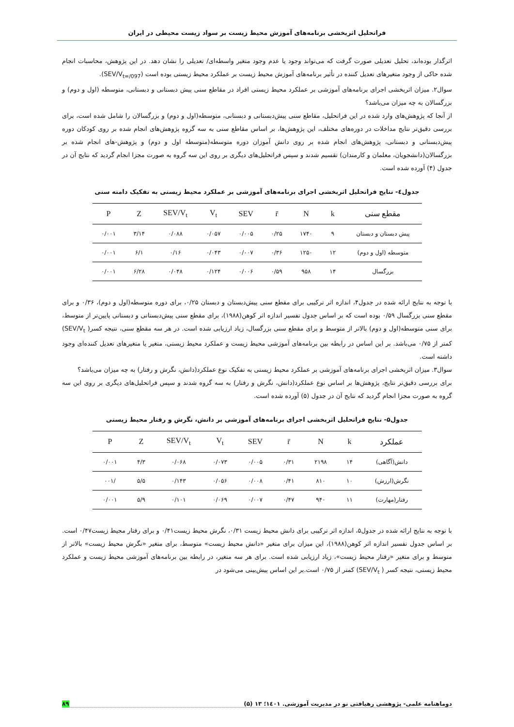فراتحلیل اثربخشی برنامه‌های آموزش محیط زیست بر سواد زیست محیطی در ایران
اثرگذار بوده‌اند، تحلیل تعدیلی صورت گرفت که می‌تواند وجود یا عدم وجود متغیر واسطه‌ای/ تعدیلی را نشان دهد. در این پژوهش، محاسبات انجام شده حاکی از وجود متغیرهای تعدیل کننده در تأثیر برنامه‌های آموزش محیط زیست بر عملکرد محیط زیستی بوده است (SEV/V<sub>t=/097</sub>).
سوال۲. میزان اثربخشی اجرای برنامه‌های آموزشی بر عملکرد محیط زیستی افراد در مقاطع سنی پیش دبستانی و دبستانی، متوسطه (اول و دوم) و بزرگسالان به چه میزان می‌باشد؟
از آنجا که پژوهش‌های وارد شده در این فراتحلیل، مقاطع سنی پیش‌دبستانی و دبستانی، متوسطه(اول و دوم) و بزرگسالان را شامل شده است، برای بررسی دقیق‌تر نتایج مداخلات در دوره‌های مختلف، این پژوهش‌ها، بر اساس مقاطع سنی به سه گروه پژوهش‌های انجام شده بر روی کودکان دوره پیش‌دبستانی و دبستانی، پژوهش‌های انجام شده بر روی دانش آموزان دوره متوسطه(متوسطه اول و دوم) و پژوهش-های انجام شده بر بزرگسالان(دانشجویان، معلمان و کارمندان) تقسیم شدند و سپس فراتحلیل‌های دیگری بر روی این سه گروه به صورت مجزا انجام گردید که نتایج آن در جدول (۴) آورده شده است.
جدول٤- نتایج فراتحلیل اثربخشی اجرای برنامه‌های آموزشی بر عملکرد محیط زیستی به تفکیک دامنه سنی
| مقطع سنی | k | N | r̄ | SEV | V<sub>t</sub> | SEV/V<sub>t</sub> | Z | P |
| --- | --- | --- | --- | --- | --- | --- | --- | --- |
| پیش دبستان و دبستان | ۹ | ۱۷۴۰ | ۰/۲۵ | ۰/۰۰۵ | ۰/۰۵۷ | ۰/۰۸۸ | ۳/۱۴ | ۰/۰۰۱ |
| متوسطه (اول و دوم) | ۱۲ | ۱۲۵۰ | ۰/۳۶ | ۰/۰۰۷ | ۰/۰۴۳ | ۰/۱۶ | ۶/۱ | ۰/۰۰۱ |
| بزرگسال | ۱۴ | ۹۵۸ | ۰/۵۹ | ۰/۰۰۶ | ۰/۱۲۴ | ۰/۰۴۸ | ۶/۲۸ | ۰/۰۰۱ |
با توجه به نتایج ارائه شده در جدول۴، اندازه اثر ترکیبی برای مقطع سنی پیش‌دبستان و دبستان ۰/۲۵، برای دوره متوسطه(اول و دوم)، ۰/۳۶ و برای مقطع سنی بزرگسال ۰/۵۹ بوده است که بر اساس جدول تفسیر اندازه اثر کوهن(۱۹۸۸)، برای مقطع سنی پیش‌دبستانی و دبستانی پایین‌تر از متوسط، برای سنی متوسطه(اول و دوم) بالاتر از متوسط و برای مقطع سنی بزرگسال، زیاد ارزیابی شده است. در هر سه مقطع سنی، نتیجه کسر( SEV/V<sub>t</sub>) کمتر از ۰/۷۵ می‌باشد. بر این اساس در رابطه بین برنامه‌های آموزشی محیط زیست و عملکرد محیط زیستی، متغیر یا متغیرهای تعدیل کننده‌ای وجود داشته است.
سوال۳. میزان اثربخشی اجرای برنامه‌های آموزشی بر عملکرد محیط زیستی به تفکیک نوع عملکرد(دانش، نگرش و رفتار) به چه میزان می‌باشد؟
برای بررسی دقیق‌تر نتایج، پژوهش‌ها بر اساس نوع عملکرد(دانش، نگرش و رفتار) به سه گروه شدند و سپس فراتحلیل‌های دیگری بر روی این سه گروه به صورت مجزا انجام گردید که نتایج آن در جدول (۵) آورده شده است.
جدول۵- نتایج فراتحلیل اثربخشی اجرای برنامه‌های آموزشی بر دانش، نگرش و رفتار محیط زیستی
| عملکرد | k | N | r̄ | SEV | V<sub>t</sub> | SEV/V<sub>t</sub> | Z | P |
| --- | --- | --- | --- | --- | --- | --- | --- | --- |
| دانش(آگاهی) | ۱۴ | ۲۱۹۸ | ۰/۳۱ | ۰/۰۰۵ | ۰/۰۷۳ | ۰/۰۶۸ | ۴/۳ | ۰/۰۰۱ |
| نگرش(ارزش) | ۱۰ | ۸۱۰ | ۰/۴۱ | ۰/۰۰۸ | ۰/۰۵۶ | ۰/۱۴۳ | ۵/۵ | /۰۰۱ |
| رفتار(مهارت) | ۱۱ | ۹۴۰ | ۰/۴۷ | ۰/۰۰۷ | ۰/۰۶۹ | ۰/۱۰۱ | ۵/۹ | ۰/۰۰۱ |
با توجه به نتایج ارائه شده در جدول۵، اندازه اثر ترکیبی برای دانش محیط زیست ۰/۳۱، نگرش محیط زیست۰/۴۱ و برای رفتار محیط زیست۰/۴۷ است. بر اساس جدول تفسیر اندازه اثر کوهن(۱۹۸۸)، این میزان برای متغیر «دانش محیط زیست» متوسط، برای متغیر «نگرش محیط زیست» بالاتر از متوسط و برای متغیر «رفتار محیط زیست»، زیاد ارزیابی شده است. برای هر سه متغیر، در رابطه بین برنامه‌های آموزشی محیط زیست و عملکرد محیط زیستی، نتیجه کسر ( SEV/V<sub>t</sub>) کمتر از ۰/۷۵ است.بر این اساس پیش‌بینی می‌شود در
دوماهنامه علمی- پژوهشی رهیافتی نو در مدیریت آموزشی. ۱٤۰۱؛ ۱۳ (۵) ۸۹